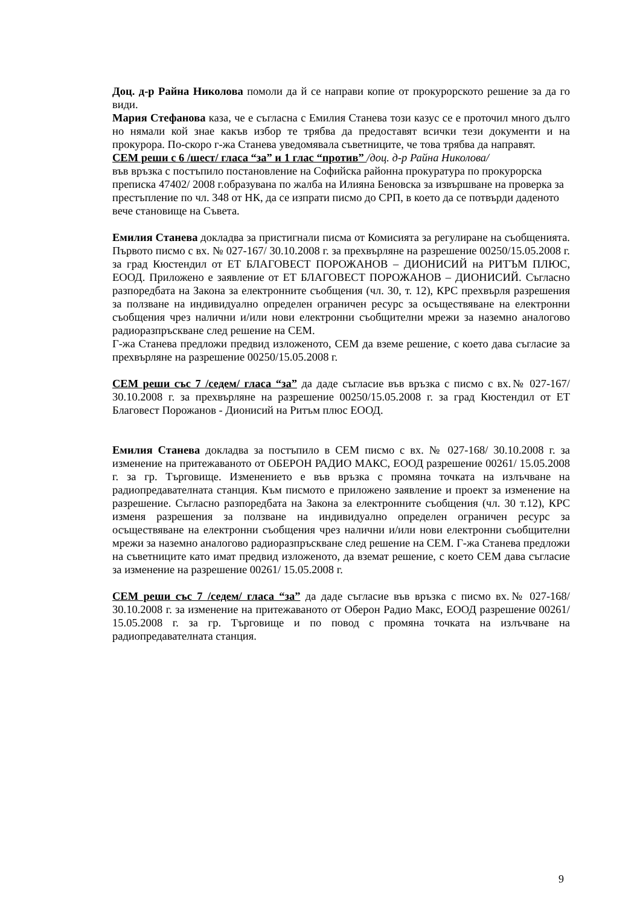Доц. д-р Райна Николова помоли да й се направи копие от прокурорското решение за да го види.
Мария Стефанова каза, че е съгласна с Емилия Станева този казус се е проточил много дълго но нямали кой знае какъв избор те трябва да предоставят всички тези документи и на прокурора. По-скоро г-жа Станева уведомявала съветниците, че това трябва да направят.
СЕМ реши с 6 /шест/ гласа “за” и 1 глас “против” /доц. д-р Райна Николова/
във връзка с постъпило постановление на Софийска районна прокуратура по прокурорска преписка 47402/ 2008 г.образувана по жалба на Илияна Беновска за извършване на проверка за престъпление по чл. 348 от НК, да се изпрати писмо до СРП, в което да се потвърди даденото вече становище на Съвета.
Емилия Станева докладва за пристигнали писма от Комисията за регулиране на съобщенията. Първото писмо с вх. № 027-167/ 30.10.2008 г. за прехвърляне на разрешение 00250/15.05.2008 г. за град Кюстендил от ЕТ БЛАГОВЕСТ ПОРОЖАНОВ – ДИОНИСИЙ на РИТЪМ ПЛЮС, ЕООД. Приложено е заявление от ЕТ БЛАГОВЕСТ ПОРОЖАНОВ – ДИОНИСИЙ. Съгласно разпоредбата на Закона за електронните съобщения (чл. 30, т. 12), КРС прехвърля разрешения за ползване на индивидуално определен ограничен ресурс за осъществяване на електронни съобщения чрез налични и/или нови електронни съобщителни мрежи за наземно аналогово радиоразпръскване след решение на СЕМ.
Г-жа Станева предложи предвид изложеното, СЕМ да вземе решение, с което дава съгласие за прехвърляне на разрешение 00250/15.05.2008 г.
СЕМ реши със 7 /седем/ гласа “за” да даде съгласие във връзка с писмо с вх.№ 027-167/ 30.10.2008 г. за прехвърляне на разрешение 00250/15.05.2008 г. за град Кюстендил от ЕТ Благовест Порожанов - Дионисий на Ритъм плюс ЕООД.
Емилия Станева докладва за постъпило в СЕМ писмо с вх. № 027-168/ 30.10.2008 г. за изменение на притежаваното от ОБЕРОН РАДИО МАКС, ЕООД разрешение 00261/ 15.05.2008 г. за гр. Търговище. Изменението е във връзка с промяна точката на излъчване на радиопредавателната станция. Към писмото е приложено заявление и проект за изменение на разрешение. Съгласно разпоредбата на Закона за електронните съобщения (чл. 30 т.12), КРС изменя разрешения за ползване на индивидуално определен ограничен ресурс за осъществяване на електронни съобщения чрез налични и/или нови електронни съобщителни мрежи за наземно аналогово радиоразпръскване след решение на СЕМ. Г-жа Станева предложи на съветниците като имат предвид изложеното, да вземат решение, с което СЕМ дава съгласие за изменение на разрешение 00261/ 15.05.2008 г.
СЕМ реши със 7 /седем/ гласа “за” да даде съгласие във връзка с писмо вх.№ 027-168/ 30.10.2008 г. за изменение на притежаваното от Оберон Радио Макс, ЕООД разрешение 00261/ 15.05.2008 г. за гр. Търговище и по повод с промяна точката на излъчване на радиопредавателната станция.
9